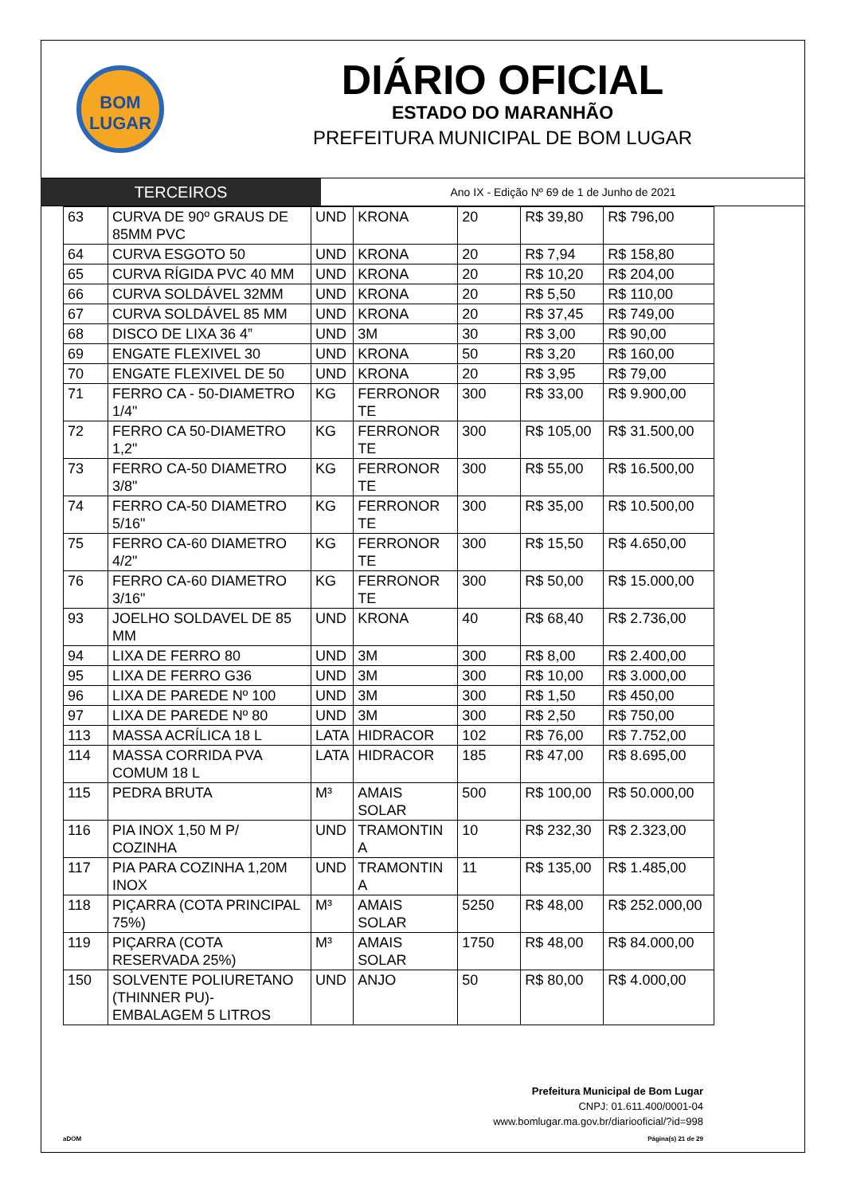BOM
LUGAR
DIÁRIO OFICIAL
ESTADO DO MARANHÃO
PREFEITURA MUNICIPAL DE BOM LUGAR
TERCEIROS
Ano IX - Edição Nº 69 de 1 de Junho de 2021
| 63 | CURVA DE 90º GRAUS DE 85MM PVC | UND | KRONA | 20 | R$ 39,80 | R$ 796,00 |
| 64 | CURVA ESGOTO 50 | UND | KRONA | 20 | R$ 7,94 | R$ 158,80 |
| 65 | CURVA RÍGIDA PVC 40 MM | UND | KRONA | 20 | R$ 10,20 | R$ 204,00 |
| 66 | CURVA SOLDÁVEL 32MM | UND | KRONA | 20 | R$ 5,50 | R$ 110,00 |
| 67 | CURVA SOLDÁVEL 85 MM | UND | KRONA | 20 | R$ 37,45 | R$ 749,00 |
| 68 | DISCO DE LIXA 36 4” | UND | 3M | 30 | R$ 3,00 | R$ 90,00 |
| 69 | ENGATE FLEXIVEL 30 | UND | KRONA | 50 | R$ 3,20 | R$ 160,00 |
| 70 | ENGATE FLEXIVEL DE 50 | UND | KRONA | 20 | R$ 3,95 | R$ 79,00 |
| 71 | FERRO CA - 50-DIAMETRO 1/4" | KG | FERRONOR TE | 300 | R$ 33,00 | R$ 9.900,00 |
| 72 | FERRO CA 50-DIAMETRO 1,2" | KG | FERRONOR TE | 300 | R$ 105,00 | R$ 31.500,00 |
| 73 | FERRO CA-50 DIAMETRO 3/8" | KG | FERRONOR TE | 300 | R$ 55,00 | R$ 16.500,00 |
| 74 | FERRO CA-50 DIAMETRO 5/16" | KG | FERRONOR TE | 300 | R$ 35,00 | R$ 10.500,00 |
| 75 | FERRO CA-60 DIAMETRO 4/2" | KG | FERRONOR TE | 300 | R$ 15,50 | R$ 4.650,00 |
| 76 | FERRO CA-60 DIAMETRO 3/16" | KG | FERRONOR TE | 300 | R$ 50,00 | R$ 15.000,00 |
| 93 | JOELHO SOLDAVEL DE 85 MM | UND | KRONA | 40 | R$ 68,40 | R$ 2.736,00 |
| 94 | LIXA DE FERRO 80 | UND | 3M | 300 | R$ 8,00 | R$ 2.400,00 |
| 95 | LIXA DE FERRO G36 | UND | 3M | 300 | R$ 10,00 | R$ 3.000,00 |
| 96 | LIXA DE PAREDE Nº 100 | UND | 3M | 300 | R$ 1,50 | R$ 450,00 |
| 97 | LIXA DE PAREDE Nº 80 | UND | 3M | 300 | R$ 2,50 | R$ 750,00 |
| 113 | MASSA ACRÍLICA 18 L | LATA | HIDRACOR | 102 | R$ 76,00 | R$ 7.752,00 |
| 114 | MASSA CORRIDA PVA COMUM 18 L | LATA | HIDRACOR | 185 | R$ 47,00 | R$ 8.695,00 |
| 115 | PEDRA BRUTA | M³ | AMAIS SOLAR | 500 | R$ 100,00 | R$ 50.000,00 |
| 116 | PIA INOX 1,50 M P/ COZINHA | UND | TRAMONTIN A | 10 | R$ 232,30 | R$ 2.323,00 |
| 117 | PIA PARA COZINHA 1,20M INOX | UND | TRAMONTIN A | 11 | R$ 135,00 | R$ 1.485,00 |
| 118 | PIÇARRA (COTA PRINCIPAL 75%) | M³ | AMAIS SOLAR | 5250 | R$ 48,00 | R$ 252.000,00 |
| 119 | PIÇARRA (COTA RESERVADA 25%) | M³ | AMAIS SOLAR | 1750 | R$ 48,00 | R$ 84.000,00 |
| 150 | SOLVENTE POLIURETANO (THINNER PU)- EMBALAGEM 5 LITROS | UND | ANJO | 50 | R$ 80,00 | R$ 4.000,00 |
Prefeitura Municipal de Bom Lugar
CNPJ: 01.611.400/0001-04
www.bomlugar.ma.gov.br/diariooficial/?id=998
aDOM Página(s) 21 de 29